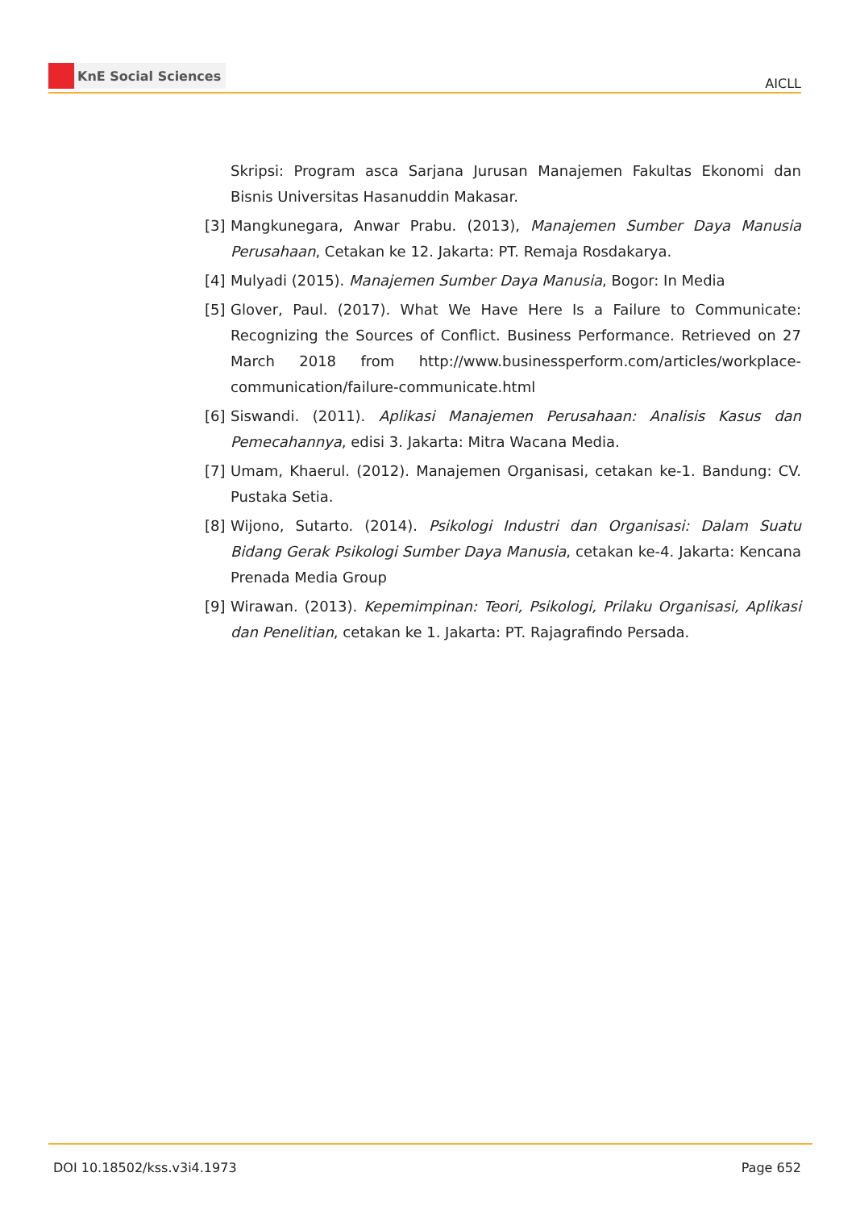KnE Social Sciences
AICLL
Skripsi: Program asca Sarjana Jurusan Manajemen Fakultas Ekonomi dan Bisnis Universitas Hasanuddin Makasar.
[3]
Mangkunegara, Anwar Prabu. (2013), Manajemen Sumber Daya Manusia Perusahaan, Cetakan ke 12. Jakarta: PT. Remaja Rosdakarya.
[4]
Mulyadi (2015). Manajemen Sumber Daya Manusia, Bogor: In Media
[5]
Glover, Paul. (2017). What We Have Here Is a Failure to Communicate: Recognizing the Sources of Conflict. Business Performance. Retrieved on 27 March 2018 from http://www.businessperform.com/articles/workplace-communication/failure-communicate.html
[6]
Siswandi. (2011). Aplikasi Manajemen Perusahaan: Analisis Kasus dan Pemecahannya, edisi 3. Jakarta: Mitra Wacana Media.
[7]
Umam, Khaerul. (2012). Manajemen Organisasi, cetakan ke-1. Bandung: CV. Pustaka Setia.
[8]
Wijono, Sutarto. (2014). Psikologi Industri dan Organisasi: Dalam Suatu Bidang Gerak Psikologi Sumber Daya Manusia, cetakan ke-4. Jakarta: Kencana Prenada Media Group
[9]
Wirawan. (2013). Kepemimpinan: Teori, Psikologi, Prilaku Organisasi, Aplikasi dan Penelitian, cetakan ke 1. Jakarta: PT. Rajagrafindo Persada.
DOI 10.18502/kss.v3i4.1973 Page 652